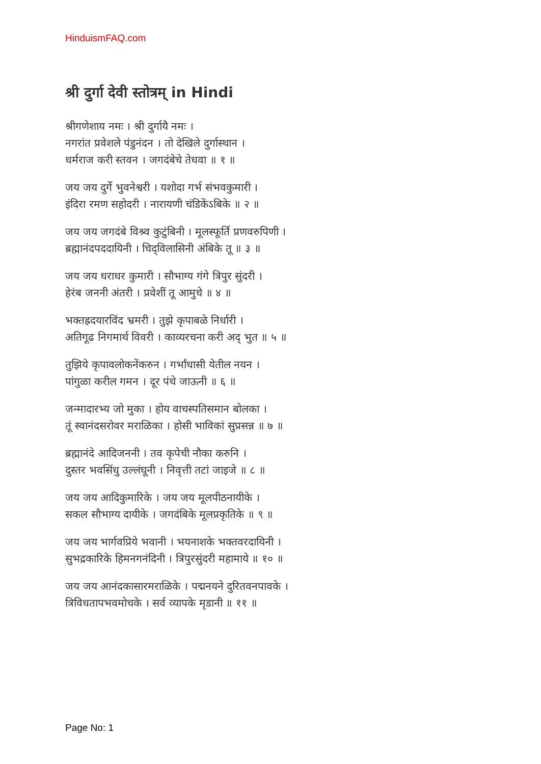HinduismFAQ.com
श्री दुर्गा देवी स्तोत्रम् in Hindi
श्रीगणेशाय नमः । श्री दुर्गायै नमः ।
नगरांत प्रवेशले पंडुनंदन । तो देखिले दुर्गास्थान ।
धर्मराज करी स्तवन । जगदंबेचे तेधवा ॥ १ ॥
जय जय दुर्गे भुवनेश्वरी । यशोदा गर्भ संभवकुमारी ।
इंदिरा रमण सहोदरी । नारायणी चंडिकेंऽबिके ॥ २ ॥
जय जय जगदंबे विश्र्व कुटुंबिनी । मूलस्फूर्ति प्रणवरुपिणी ।
ब्रह्मानंदपददायिनी । चिद्‌विलासिनी अंबिके तू ॥ ३ ॥
जय जय धराधर कुमारी । सौभाग्य गंगे त्रिपुर सुंदरी ।
हेरंब जननी अंतरी । प्रवेशीं तू आमुचे ॥ ४ ॥
भक्तह्रदयारविंद भ्रमरी । तुझे कृपाबळे निर्धारी ।
अतिगूढ निगमार्थ विवरी । काव्यरचना करी अद् भुत ॥ ५ ॥
तुझिये कृपावलोकनेंकरुन । गर्भांधासी येतील नयन ।
पांगुळा करील गमन । दूर पंथे जाऊनी ॥ ६ ॥
जन्मादारभ्य जो मुका । होय वाचस्पतिसमान बोलका ।
तूं स्वानंदसरोवर मराळिका । होसी भाविकां सुप्रसन्न ॥ ७ ॥
ब्रह्मानंदे आदिजननी । तव कृपेची नौका करुनि ।
दुस्तर भवसिंधु उल्लंघूनी । निवृत्ती तटां जाइजे ॥ ८ ॥
जय जय आदिकुमारिके । जय जय मूलपीठनायीके ।
सकल सौभाग्य दायीके । जगदंबिके मूलप्रकृतिके ॥ ९ ॥
जय जय भार्गवप्रिये भवानी । भयनाशके भक्तवरदायिनी ।
सुभद्रकारिके हिमनगनंदिनी । त्रिपुरसुंदरी महामाये ॥ १० ॥
जय जय आनंदकासारमराळिके । पद्मनयने दुरितवनपावके ।
त्रिविधतापभवमोचके । सर्व व्यापके मृडानी ॥ ११ ॥
Page No: 1